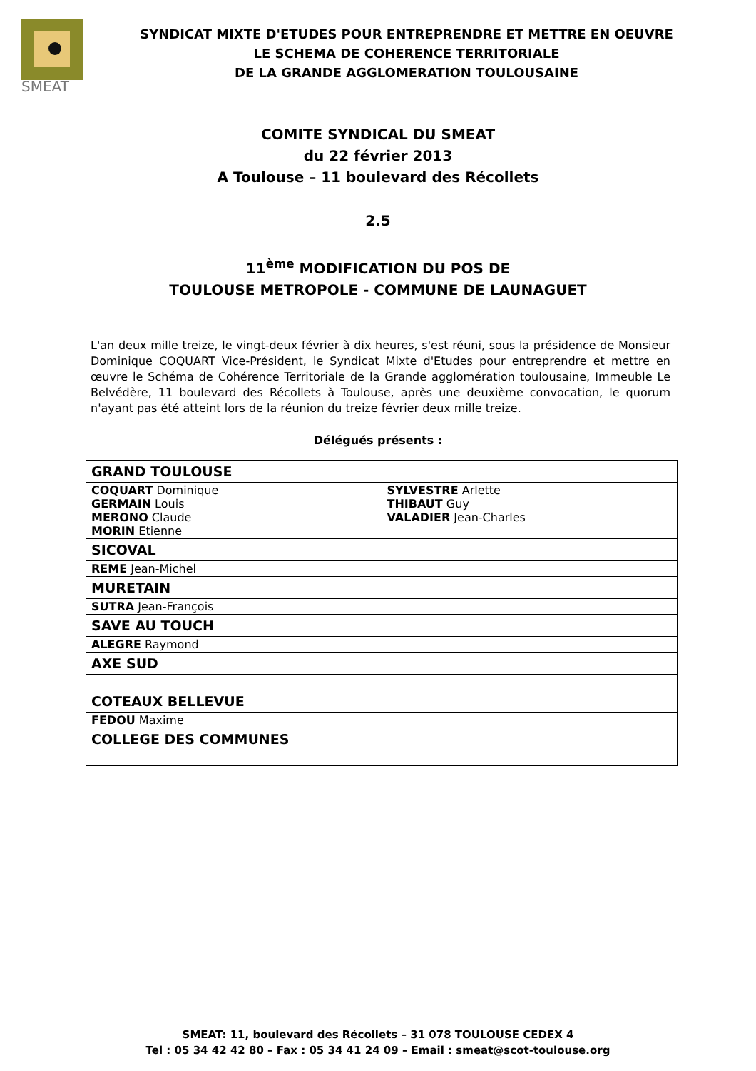SMEAT
SYNDICAT MIXTE D'ETUDES POUR ENTREPRENDRE ET METTRE EN OEUVRE
LE SCHEMA DE COHERENCE TERRITORIALE
DE LA GRANDE AGGLOMERATION TOULOUSAINE
COMITE SYNDICAL DU SMEAT
du 22 février 2013
A Toulouse – 11 boulevard des Récollets
2.5
11<sup>ème</sup> MODIFICATION DU POS DE
TOULOUSE METROPOLE - COMMUNE DE LAUNAGUET
L'an deux mille treize, le vingt-deux février à dix heures, s'est réuni, sous la présidence de Monsieur Dominique COQUART Vice-Président, le Syndicat Mixte d'Etudes pour entreprendre et mettre en œuvre le Schéma de Cohérence Territoriale de la Grande agglomération toulousaine, Immeuble Le Belvédère, 11 boulevard des Récollets à Toulouse, après une deuxième convocation, le quorum n'ayant pas été atteint lors de la réunion du treize février deux mille treize.
Délégués présents :
| GRAND TOULOUSE | |
| COQUART Dominique GERMAIN Louis MERONO Claude MORIN Etienne | SYLVESTRE Arlette THIBAUT Guy VALADIER Jean-Charles |
| SICOVAL | |
| REME Jean-Michel | |
| MURETAIN | |
| SUTRA Jean-François | |
| SAVE AU TOUCH | |
| ALEGRE Raymond | |
| AXE SUD | |
| COTEAUX BELLEVUE | |
| FEDOU Maxime | |
| COLLEGE DES COMMUNES | |
SMEAT: 11, boulevard des Récollets – 31 078 TOULOUSE CEDEX 4
Tel : 05 34 42 42 80 – Fax : 05 34 41 24 09 – Email : smeat@scot-toulouse.org